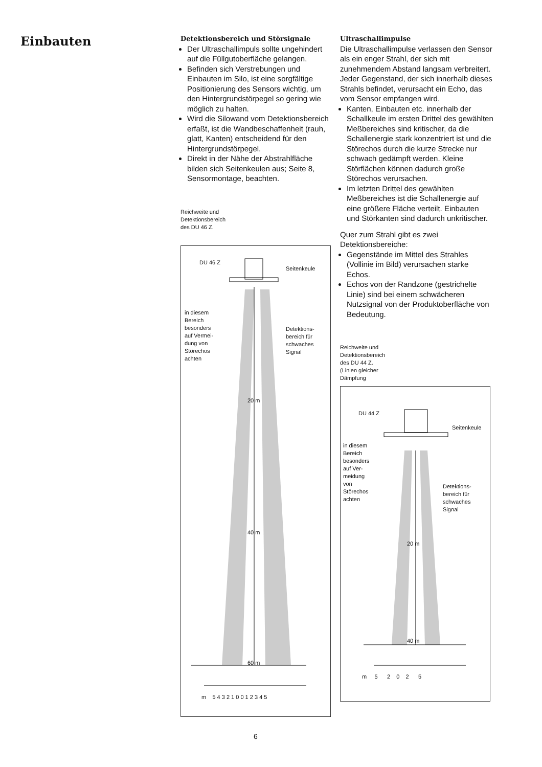Einbauten
Detektionsbereich und Störsignale
Der Ultraschallimpuls sollte ungehindert auf die Füllgutoberfläche gelangen.
Befinden sich Verstrebungen und Einbauten im Silo, ist eine sorgfältige Positionierung des Sensors wichtig, um den Hintergrundstörpegel so gering wie möglich zu halten.
Wird die Silowand vom Detektionsbereich erfaßt, ist die Wandbeschaffenheit (rauh, glatt, Kanten) entscheidend für den Hintergrundstörpegel.
Direkt in der Nähe der Abstrahlfläche bilden sich Seitenkeulen aus; Seite 8, Sensormontage, beachten.
Reichweite und
Detektionsbereich
des DU 46 Z.
DU 46 Z
Seitenkeule
in diesem
Bereich
besonders
auf Vermei-
dung von
Störechos
achten
Detektions-
bereich für
schwaches
Signal
20 m
40 m
60 m
m 5 4 3 2 1 0 0 1 2 3 4 5
Ultraschallimpulse
Die Ultraschallimpulse verlassen den Sensor als ein enger Strahl, der sich mit zunehmendem Abstand langsam verbreitert. Jeder Gegenstand, der sich innerhalb dieses Strahls befindet, verursacht ein Echo, das vom Sensor empfangen wird.
Kanten, Einbauten etc. innerhalb der Schallkeule im ersten Drittel des gewählten Meßbereiches sind kritischer, da die Schallenergie stark konzentriert ist und die Störechos durch die kurze Strecke nur schwach gedämpft werden. Kleine Störflächen können dadurch große Störechos verursachen.
Im letzten Drittel des gewählten Meßbereiches ist die Schallenergie auf eine größere Fläche verteilt. Einbauten und Störkanten sind dadurch unkritischer.
Quer zum Strahl gibt es zwei Detektionsbereiche:
Gegenstände im Mittel des Strahles (Vollinie im Bild) verursachen starke Echos.
Echos von der Randzone (gestrichelte Linie) sind bei einem schwächeren Nutzsignal von der Produktoberfläche von Bedeutung.
Reichweite und
Detektionsbereich
des DU 44 Z.
(Linien gleicher
Dämpfung
DU 44 Z
Seitenkeule
in diesem
Bereich
besonders
auf Ver-
meidung
von
Störechos
achten
Detektions-
bereich für
schwaches
Signal
20 m
40 m
m 5 2 0 2 5
6